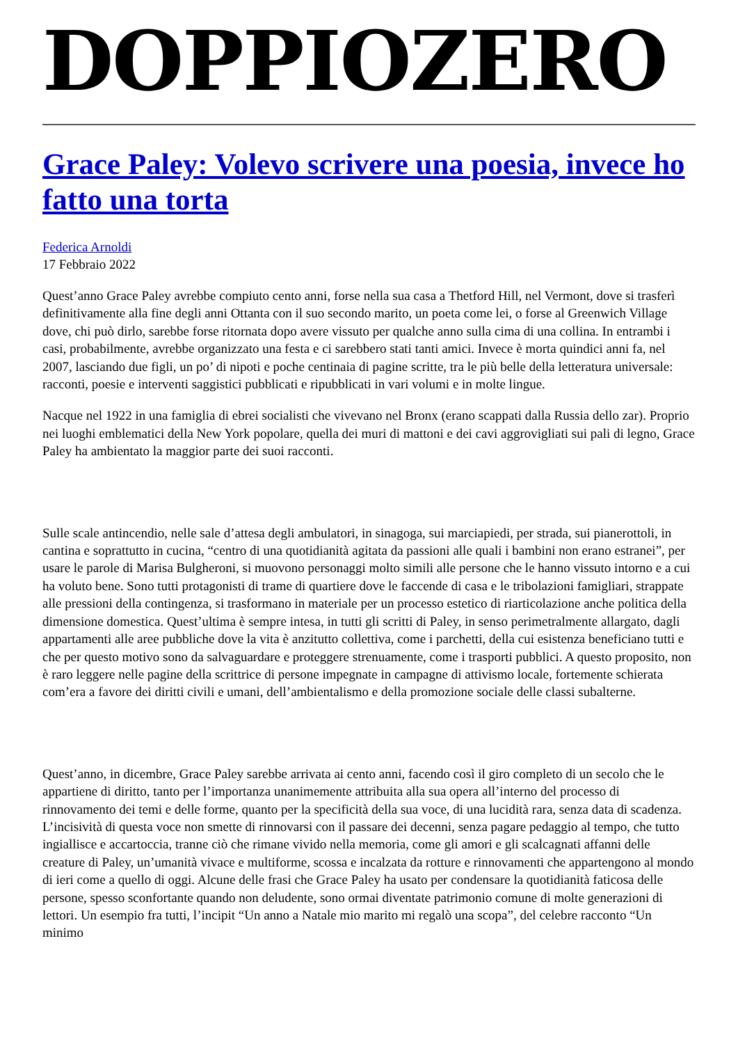DOPPIOZERO
Grace Paley: Volevo scrivere una poesia, invece ho fatto una torta
Federica Arnoldi
17 Febbraio 2022
Quest’anno Grace Paley avrebbe compiuto cento anni, forse nella sua casa a Thetford Hill, nel Vermont, dove si trasferì definitivamente alla fine degli anni Ottanta con il suo secondo marito, un poeta come lei, o forse al Greenwich Village dove, chi può dirlo, sarebbe forse ritornata dopo avere vissuto per qualche anno sulla cima di una collina. In entrambi i casi, probabilmente, avrebbe organizzato una festa e ci sarebbero stati tanti amici. Invece è morta quindici anni fa, nel 2007, lasciando due figli, un po’ di nipoti e poche centinaia di pagine scritte, tra le più belle della letteratura universale: racconti, poesie e interventi saggistici pubblicati e ripubblicati in vari volumi e in molte lingue.
Nacque nel 1922 in una famiglia di ebrei socialisti che vivevano nel Bronx (erano scappati dalla Russia dello zar). Proprio nei luoghi emblematici della New York popolare, quella dei muri di mattoni e dei cavi aggrovigliati sui pali di legno, Grace Paley ha ambientato la maggior parte dei suoi racconti.
Sulle scale antincendio, nelle sale d’attesa degli ambulatori, in sinagoga, sui marciapiedi, per strada, sui pianerottoli, in cantina e soprattutto in cucina, “centro di una quotidianità agitata da passioni alle quali i bambini non erano estranei”, per usare le parole di Marisa Bulgheroni, si muovono personaggi molto simili alle persone che le hanno vissuto intorno e a cui ha voluto bene. Sono tutti protagonisti di trame di quartiere dove le faccende di casa e le tribolazioni famigliari, strappate alle pressioni della contingenza, si trasformano in materiale per un processo estetico di riarticolazione anche politica della dimensione domestica. Quest’ultima è sempre intesa, in tutti gli scritti di Paley, in senso perimetralmente allargato, dagli appartamenti alle aree pubbliche dove la vita è anzitutto collettiva, come i parchetti, della cui esistenza beneficiano tutti e che per questo motivo sono da salvaguardare e proteggere strenuamente, come i trasporti pubblici. A questo proposito, non è raro leggere nelle pagine della scrittrice di persone impegnate in campagne di attivismo locale, fortemente schierata com’era a favore dei diritti civili e umani, dell’ambientalismo e della promozione sociale delle classi subalterne.
Quest’anno, in dicembre, Grace Paley sarebbe arrivata ai cento anni, facendo così il giro completo di un secolo che le appartiene di diritto, tanto per l’importanza unanimemente attribuita alla sua opera all’interno del processo di rinnovamento dei temi e delle forme, quanto per la specificità della sua voce, di una lucidità rara, senza data di scadenza. L’incisività di questa voce non smette di rinnovarsi con il passare dei decenni, senza pagare pedaggio al tempo, che tutto ingiallisce e accartoccia, tranne ciò che rimane vivido nella memoria, come gli amori e gli scalcagnati affanni delle creature di Paley, un’umanità vivace e multiforme, scossa e incalzata da rotture e rinnovamenti che appartengono al mondo di ieri come a quello di oggi. Alcune delle frasi che Grace Paley ha usato per condensare la quotidianità faticosa delle persone, spesso sconfortante quando non deludente, sono ormai diventate patrimonio comune di molte generazioni di lettori. Un esempio fra tutti, l’incipit “Un anno a Natale mio marito mi regalò una scopa”, del celebre racconto “Un minimo